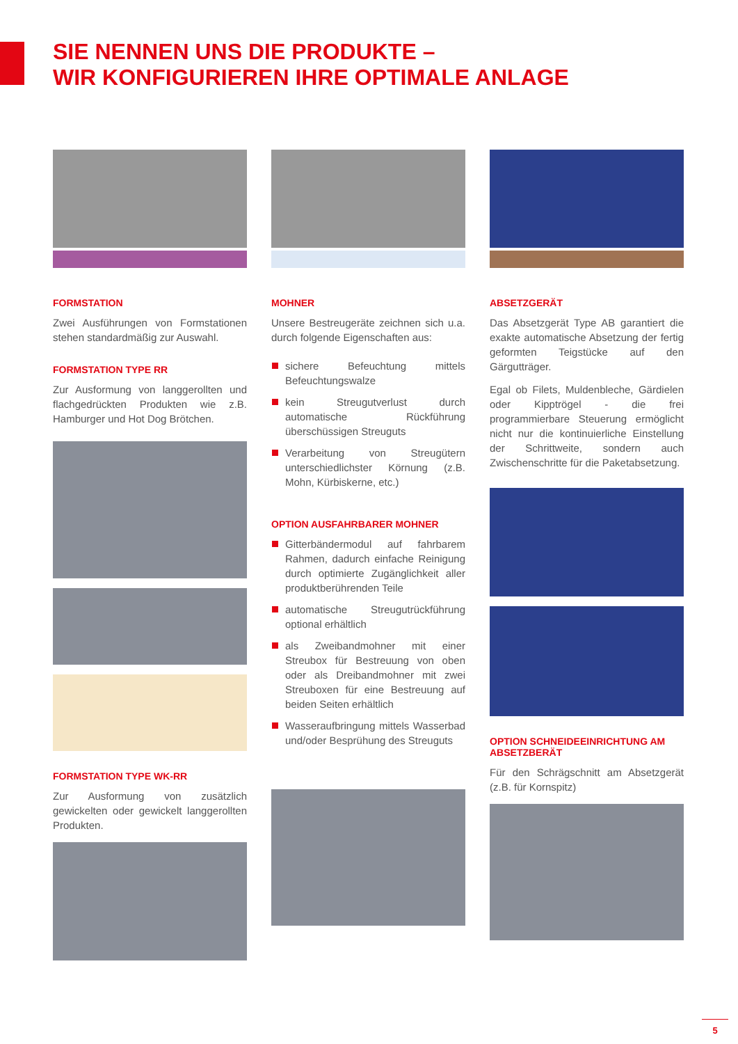SIE NENNEN UNS DIE PRODUKTE –
WIR KONFIGURIEREN IHRE OPTIMALE ANLAGE
FORMSTATION
Zwei Ausführungen von Formstationen stehen standardmäßig zur Auswahl.
FORMSTATION TYPE RR
Zur Ausformung von langgerollten und flachgedrückten Produkten wie z.B. Hamburger und Hot Dog Brötchen.
FORMSTATION TYPE WK-RR
Zur Ausformung von zusätzlich gewickelten oder gewickelt langgerollten Produkten.
MOHNER
Unsere Bestreugeräte zeichnen sich u.a. durch folgende Eigenschaften aus:
sichere Befeuchtung mittels Befeuchtungswalze
kein Streugutverlust durch automatische Rückführung überschüssigen Streuguts
Verarbeitung von Streugütern unterschiedlichster Körnung (z.B. Mohn, Kürbiskerne, etc.)
OPTION AUSFAHRBARER MOHNER
Gitterbändermodul auf fahrbarem Rahmen, dadurch einfache Reinigung durch optimierte Zugänglichkeit aller produktberührenden Teile
automatische Streugutrückführung optional erhältlich
als Zweibandmohner mit einer Streubox für Bestreuung von oben oder als Dreibandmohner mit zwei Streuboxen für eine Bestreuung auf beiden Seiten erhältlich
Wasseraufbringung mittels Wasserbad und/oder Besprühung des Streuguts
ABSETZGERÄT
Das Absetzgerät Type AB garantiert die exakte automatische Absetzung der fertig geformten Teigstücke auf den Gärgutträger.
Egal ob Filets, Muldenbleche, Gärdielen oder Kipptrögel - die frei programmierbare Steuerung ermöglicht nicht nur die kontinuierliche Einstellung der Schrittweite, sondern auch Zwischenschritte für die Paketabsetzung.
OPTION SCHNEIDEEINRICHTUNG AM ABSETZBERÄT
Für den Schrägschnitt am Absetzgerät (z.B. für Kornspitz)
5